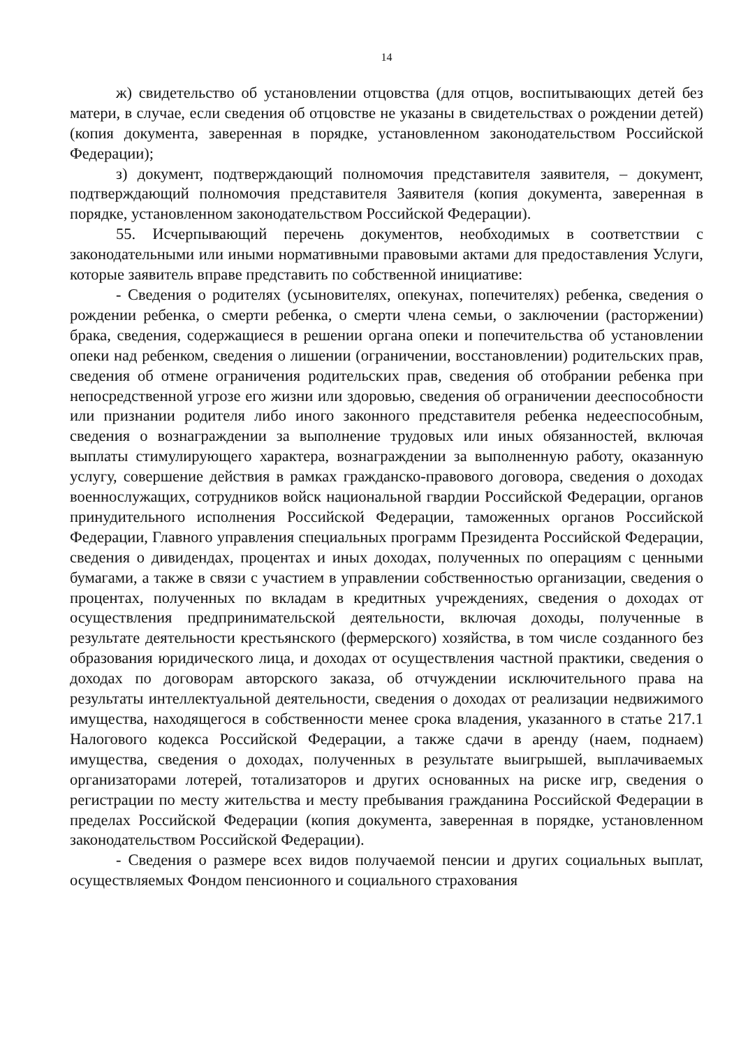14
ж) свидетельство об установлении отцовства (для отцов, воспитывающих детей без матери, в случае, если сведения об отцовстве не указаны в свидетельствах о рождении детей) (копия документа, заверенная в порядке, установленном законодательством Российской Федерации);
з) документ, подтверждающий полномочия представителя заявителя, – документ, подтверждающий полномочия представителя Заявителя (копия документа, заверенная в порядке, установленном законодательством Российской Федерации).
55. Исчерпывающий перечень документов, необходимых в соответствии с законодательными или иными нормативными правовыми актами для предоставления Услуги, которые заявитель вправе представить по собственной инициативе:
- Сведения о родителях (усыновителях, опекунах, попечителях) ребенка, сведения о рождении ребенка, о смерти ребенка, о смерти члена семьи, о заключении (расторжении) брака, сведения, содержащиеся в решении органа опеки и попечительства об установлении опеки над ребенком, сведения о лишении (ограничении, восстановлении) родительских прав, сведения об отмене ограничения родительских прав, сведения об отобрании ребенка при непосредственной угрозе его жизни или здоровью, сведения об ограничении дееспособности или признании родителя либо иного законного представителя ребенка недееспособным, сведения о вознаграждении за выполнение трудовых или иных обязанностей, включая выплаты стимулирующего характера, вознаграждении за выполненную работу, оказанную услугу, совершение действия в рамках гражданско-правового договора, сведения о доходах военнослужащих, сотрудников войск национальной гвардии Российской Федерации, органов принудительного исполнения Российской Федерации, таможенных органов Российской Федерации, Главного управления специальных программ Президента Российской Федерации, сведения о дивидендах, процентах и иных доходах, полученных по операциям с ценными бумагами, а также в связи с участием в управлении собственностью организации, сведения о процентах, полученных по вкладам в кредитных учреждениях, сведения о доходах от осуществления предпринимательской деятельности, включая доходы, полученные в результате деятельности крестьянского (фермерского) хозяйства, в том числе созданного без образования юридического лица, и доходах от осуществления частной практики, сведения о доходах по договорам авторского заказа, об отчуждении исключительного права на результаты интеллектуальной деятельности, сведения о доходах от реализации недвижимого имущества, находящегося в собственности менее срока владения, указанного в статье 217.1 Налогового кодекса Российской Федерации, а также сдачи в аренду (наем, поднаем) имущества, сведения о доходах, полученных в результате выигрышей, выплачиваемых организаторами лотерей, тотализаторов и других основанных на риске игр, сведения о регистрации по месту жительства и месту пребывания гражданина Российской Федерации в пределах Российской Федерации (копия документа, заверенная в порядке, установленном законодательством Российской Федерации).
- Сведения о размере всех видов получаемой пенсии и других социальных выплат, осуществляемых Фондом пенсионного и социального страхования